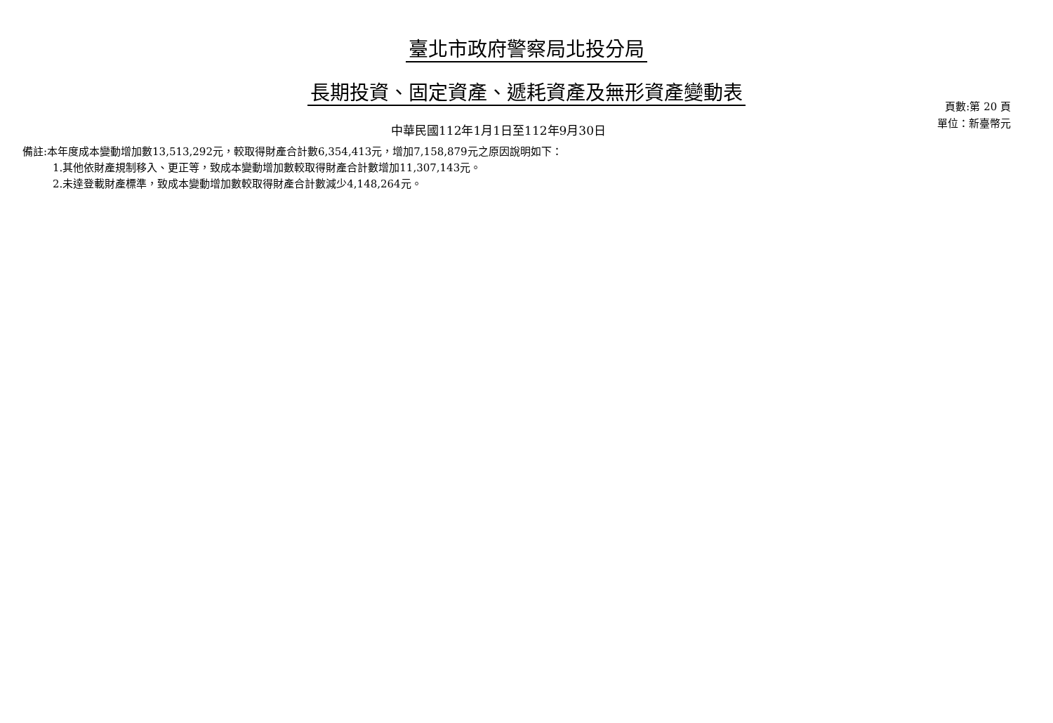臺北市政府警察局北投分局
長期投資、固定資產、遞耗資產及無形資產變動表
中華民國112年1月1日至112年9月30日
頁數:第 20 頁
單位：新臺幣元
備註:本年度成本變動增加數13,513,292元，較取得財產合計數6,354,413元，增加7,158,879元之原因說明如下：
1.其他依財產規制移入、更正等，致成本變動增加數較取得財產合計數增加11,307,143元。
2.未達登載財產標準，致成本變動增加數較取得財產合計數減少4,148,264元。